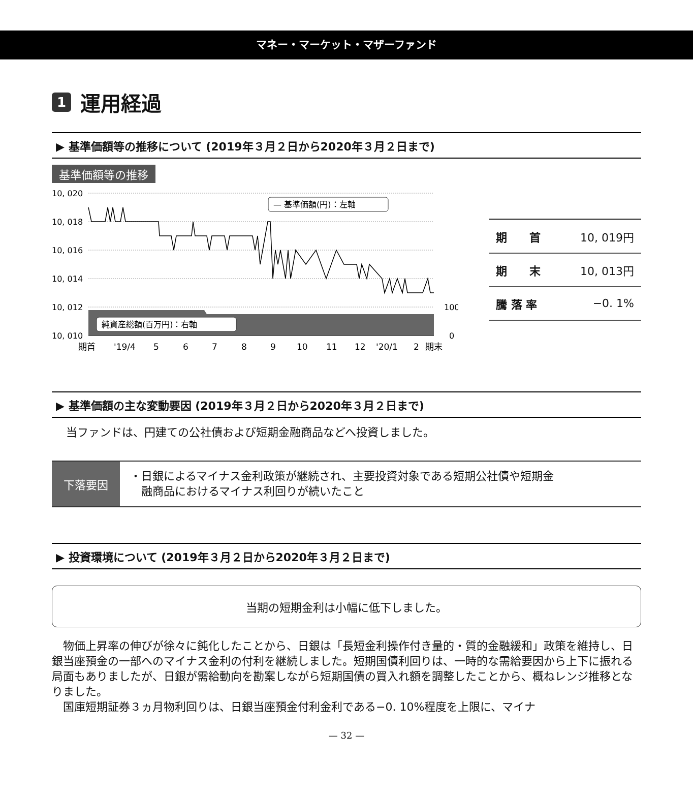マネー・マーケット・マザーファンド
1 運用経過
▶ 基準価額等の推移について (2019年３月２日から2020年３月２日まで)
基準価額等の推移
10, 020
10, 018
10, 016
10, 014
10, 012
10, 010
100
0
純資産総額(百万円)：右軸
— 基準価額(円)：左軸
期首
'19/4
5
6
7
8
9
10
11
12
'20/1
2
期末
| 期 首 | 10, 019円 |
| 期 末 | 10, 013円 |
| 騰 落 率 | −0. 1% |
▶ 基準価額の主な変動要因 (2019年３月２日から2020年３月２日まで)
当ファンドは、円建ての公社債および短期金融商品などへ投資しました。
下落要因
・日銀によるマイナス金利政策が継続され、主要投資対象である短期公社債や短期金
　融商品におけるマイナス利回りが続いたこと
▶ 投資環境について (2019年３月２日から2020年３月２日まで)
当期の短期金利は小幅に低下しました。
　物価上昇率の伸びが徐々に鈍化したことから、日銀は「長短金利操作付き量的・質的金融緩和」政策を維持し、日銀当座預金の一部へのマイナス金利の付利を継続しました。短期国債利回りは、一時的な需給要因から上下に振れる局面もありましたが、日銀が需給動向を勘案しながら短期国債の買入れ額を調整したことから、概ねレンジ推移となりました。
　国庫短期証券３ヵ月物利回りは、日銀当座預金付利金利である−0. 10%程度を上限に、マイナ
— 32 —